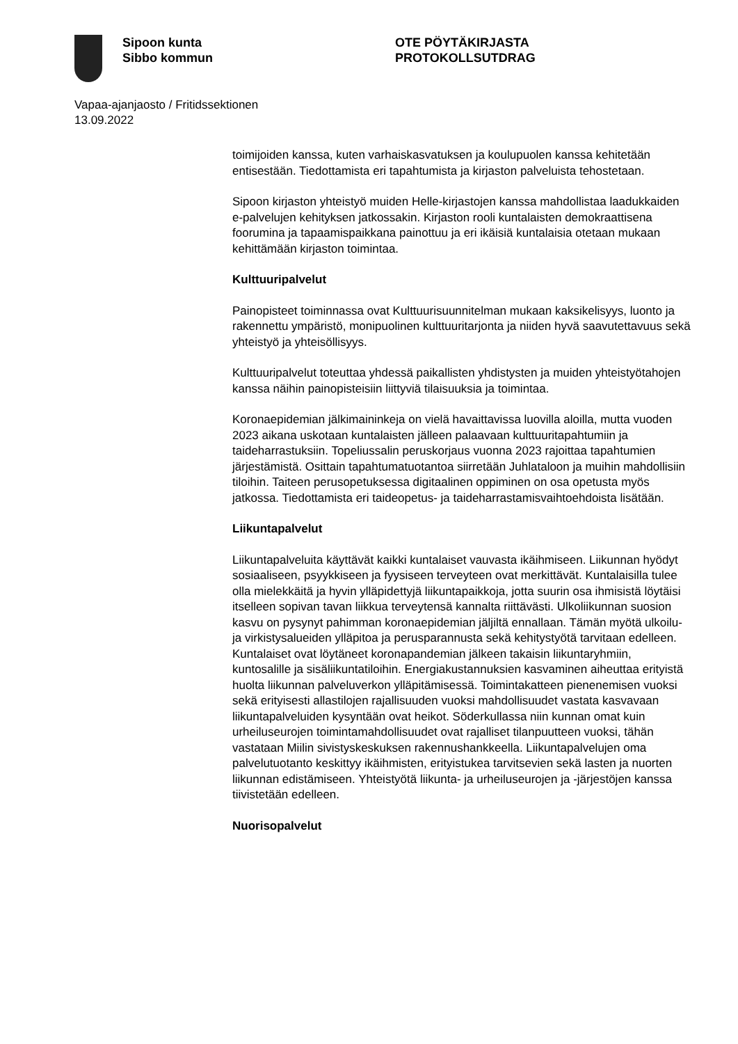Sipoon kunta
Sibbo kommun
OTE PÖYTÄKIRJASTA
PROTOKOLLSUTDRAG
Vapaa-ajanjaosto / Fritidssektionen
13.09.2022
toimijoiden kanssa, kuten varhaiskasvatuksen ja koulupuolen kanssa kehitetään entisestään. Tiedottamista eri tapahtumista ja kirjaston palveluista tehostetaan.
Sipoon kirjaston yhteistyö muiden Helle-kirjastojen kanssa mahdollistaa laadukkaiden e-palvelujen kehityksen jatkossakin. Kirjaston rooli kuntalaisten demokraattisena foorumina ja tapaamispaikkana painottuu ja eri ikäisiä kuntalaisia otetaan mukaan kehittämään kirjaston toimintaa.
Kulttuuripalvelut
Painopisteet toiminnassa ovat Kulttuurisuunnitelman mukaan kaksikelisyys, luonto ja rakennettu ympäristö, monipuolinen kulttuuritarjonta ja niiden hyvä saavutettavuus sekä yhteistyö ja yhteisöllisyys.
Kulttuuripalvelut toteuttaa yhdessä paikallisten yhdistysten ja muiden yhteistyötahojen kanssa näihin painopisteisiin liittyviä tilaisuuksia ja toimintaa.
Koronaepidemian jälkimaininkeja on vielä havaittavissa luovilla aloilla, mutta vuoden 2023 aikana uskotaan kuntalaisten jälleen palaavaan kulttuuritapahtumiin ja taideharrastuksiin. Topeliussalin peruskorjaus vuonna 2023 rajoittaa tapahtumien järjestämistä. Osittain tapahtumatuotantoa siirretään Juhlataloon ja muihin mahdollisiin tiloihin. Taiteen perusopetuksessa digitaalinen oppiminen on osa opetusta myös jatkossa. Tiedottamista eri taideopetus- ja taideharrastamisvaihtoehdoista lisätään.
Liikuntapalvelut
Liikuntapalveluita käyttävät kaikki kuntalaiset vauvasta ikäihmiseen. Liikunnan hyödyt sosiaaliseen, psyykkiseen ja fyysiseen terveyteen ovat merkittävät. Kuntalaisilla tulee olla mielekkäitä ja hyvin ylläpidettyjä liikuntapaikkoja, jotta suurin osa ihmisistä löytäisi itselleen sopivan tavan liikkua terveytensä kannalta riittävästi. Ulkoliikunnan suosion kasvu on pysynyt pahimman koronaepidemian jäljiltä ennallaan. Tämän myötä ulkoilu- ja virkistysalueiden ylläpitoa ja perusparannusta sekä kehitystyötä tarvitaan edelleen. Kuntalaiset ovat löytäneet koronapandemian jälkeen takaisin liikuntaryhmiin, kuntosalille ja sisäliikuntatiloihin. Energiakustannuksien kasvaminen aiheuttaa erityistä huolta liikunnan palveluverkon ylläpitämisessä. Toimintakatteen pienenemisen vuoksi sekä erityisesti allastilojen rajallisuuden vuoksi mahdollisuudet vastata kasvavaan liikuntapalveluiden kysyntään ovat heikot. Söderkullassa niin kunnan omat kuin urheiluseurojen toimintamahdollisuudet ovat rajalliset tilanpuutteen vuoksi, tähän vastataan Miilin sivistyskeskuksen rakennushankkeella. Liikuntapalvelujen oma palvelutuotanto keskittyy ikäihmisten, erityistukea tarvitsevien sekä lasten ja nuorten liikunnan edistämiseen. Yhteistyötä liikunta- ja urheiluseurojen ja -järjestöjen kanssa tiivistetään edelleen.
Nuorisopalvelut